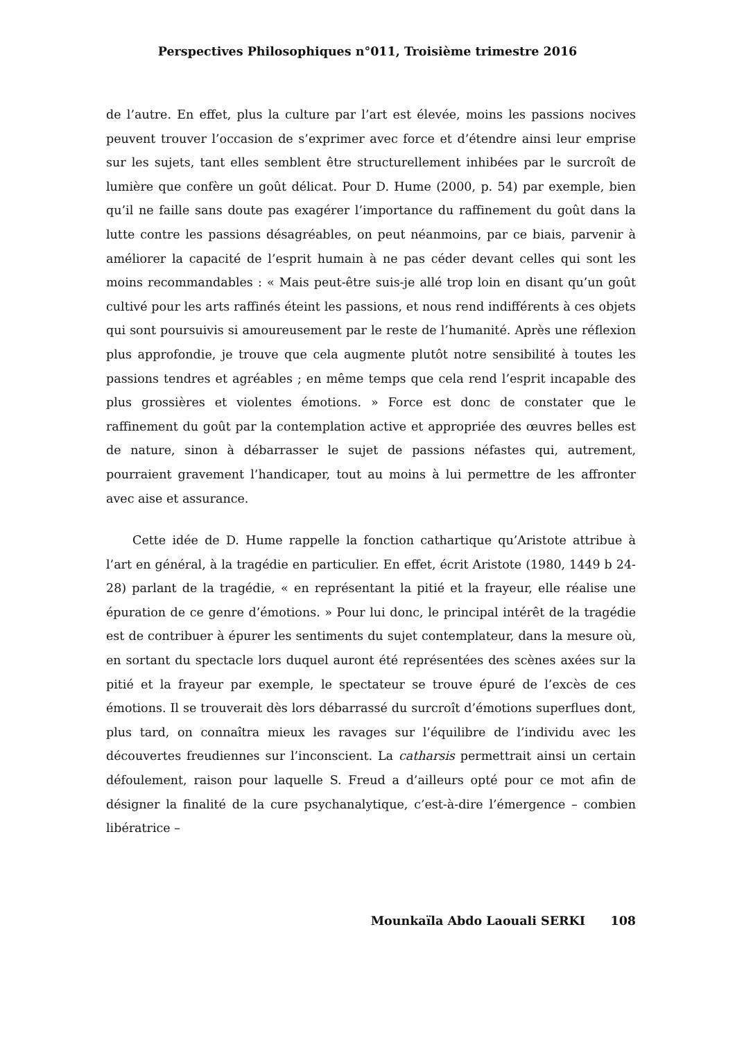Perspectives Philosophiques n°011, Troisième trimestre 2016
de l’autre. En effet, plus la culture par l’art est élevée, moins les passions nocives peuvent trouver l’occasion de s’exprimer avec force et d’étendre ainsi leur emprise sur les sujets, tant elles semblent être structurellement inhibées par le surcroît de lumière que confère un goût délicat. Pour D. Hume (2000, p. 54) par exemple, bien qu’il ne faille sans doute pas exagérer l’importance du raffinement du goût dans la lutte contre les passions désagréables, on peut néanmoins, par ce biais, parvenir à améliorer la capacité de l’esprit humain à ne pas céder devant celles qui sont les moins recommandables : « Mais peut-être suis-je allé trop loin en disant qu’un goût cultivé pour les arts raffinés éteint les passions, et nous rend indifférents à ces objets qui sont poursuivis si amoureusement par le reste de l’humanité. Après une réflexion plus approfondie, je trouve que cela augmente plutôt notre sensibilité à toutes les passions tendres et agréables ; en même temps que cela rend l’esprit incapable des plus grossières et violentes émotions. » Force est donc de constater que le raffinement du goût par la contemplation active et appropriée des œuvres belles est de nature, sinon à débarrasser le sujet de passions néfastes qui, autrement, pourraient gravement l’handicaper, tout au moins à lui permettre de les affronter avec aise et assurance.
Cette idée de D. Hume rappelle la fonction cathartique qu’Aristote attribue à l’art en général, à la tragédie en particulier. En effet, écrit Aristote (1980, 1449 b 24-28) parlant de la tragédie, « en représentant la pitié et la frayeur, elle réalise une épuration de ce genre d’émotions. » Pour lui donc, le principal intérêt de la tragédie est de contribuer à épurer les sentiments du sujet contemplateur, dans la mesure où, en sortant du spectacle lors duquel auront été représentées des scènes axées sur la pitié et la frayeur par exemple, le spectateur se trouve épuré de l’excès de ces émotions. Il se trouverait dès lors débarrassé du surcroît d’émotions superflues dont, plus tard, on connaîtra mieux les ravages sur l’équilibre de l’individu avec les découvertes freudiennes sur l’inconscient. La catharsis permettrait ainsi un certain défoulement, raison pour laquelle S. Freud a d’ailleurs opté pour ce mot afin de désigner la finalité de la cure psychanalytique, c’est-à-dire l’émergence – combien libératrice –
Mounkaïla Abdo Laouali SERKI 108